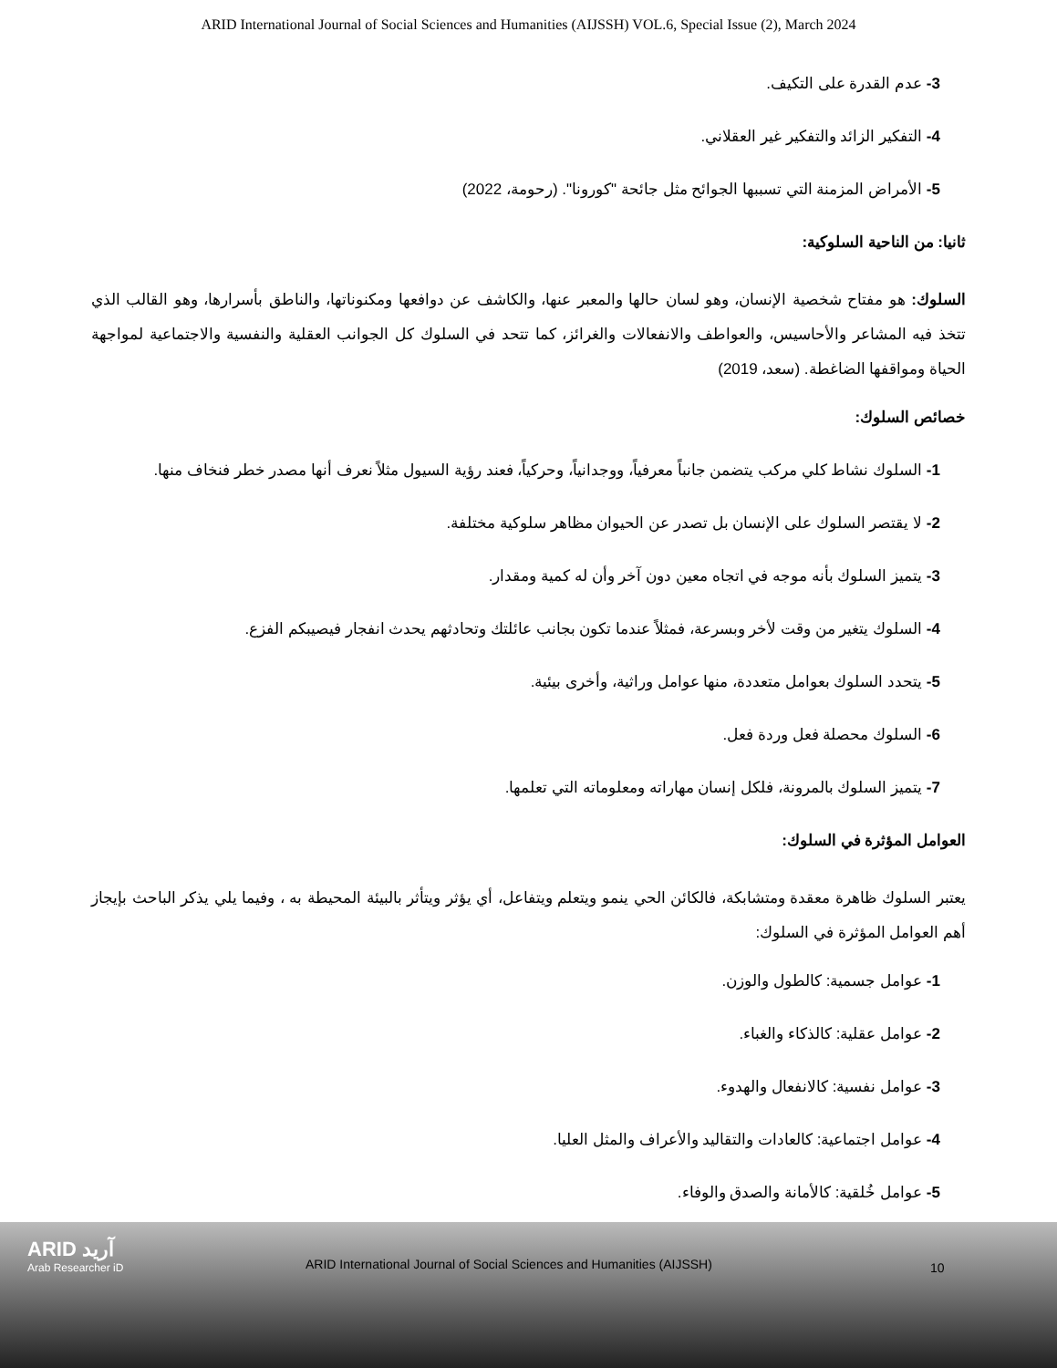ARID International Journal of Social Sciences and Humanities (AIJSSH) VOL.6, Special Issue (2), March 2024
3- عدم القدرة على التكيف.
4- التفكير الزائد والتفكير غير العقلاني.
5- الأمراض المزمنة التي تسببها الجوائح مثل جائحة "كورونا". (رحومة، 2022)
ثانيا: من الناحية السلوكية:
السلوك: هو مفتاح شخصية الإنسان، وهو لسان حالها والمعبر عنها، والكاشف عن دوافعها ومكنوناتها، والناطق بأسرارها، وهو القالب الذي تتخذ فيه المشاعر والأحاسيس، والعواطف والانفعالات والغرائز، كما تتحد في السلوك كل الجوانب العقلية والنفسية والاجتماعية لمواجهة الحياة ومواقفها الضاغطة. (سعد، 2019)
خصائص السلوك:
1- السلوك نشاط كلي مركب يتضمن جانباً معرفياً، ووجدانياً، وحركياً، فعند رؤية السيول مثلاً نعرف أنها مصدر خطر فنخاف منها.
2- لا يقتصر السلوك على الإنسان بل تصدر عن الحيوان مظاهر سلوكية مختلفة.
3- يتميز السلوك بأنه موجه في اتجاه معين دون آخر وأن له كمية ومقدار.
4- السلوك يتغير من وقت لأخر وبسرعة، فمثلاً عندما تكون بجانب عائلتك وتحادثهم يحدث انفجار فيصيبكم الفزع.
5- يتحدد السلوك بعوامل متعددة، منها عوامل وراثية، وأخرى بيئية.
6- السلوك محصلة فعل وردة فعل.
7- يتميز السلوك بالمرونة، فلكل إنسان مهاراته ومعلوماته التي تعلمها.
العوامل المؤثرة في السلوك:
يعتبر السلوك ظاهرة معقدة ومتشابكة، فالكائن الحي ينمو ويتعلم ويتفاعل، أي يؤثر ويتأثر بالبيئة المحيطة به ، وفيما يلي يذكر الباحث بإيجاز أهم العوامل المؤثرة في السلوك:
1- عوامل جسمية: كالطول والوزن.
2- عوامل عقلية: كالذكاء والغباء.
3- عوامل نفسية: كالانفعال والهدوء.
4- عوامل اجتماعية: كالعادات والتقاليد والأعراف والمثل العليا.
5- عوامل خُلقية: كالأمانة والصدق والوفاء.
ARID آريد
Arab Researcher iD
ARID International Journal of Social Sciences and Humanities (AIJSSH)
10